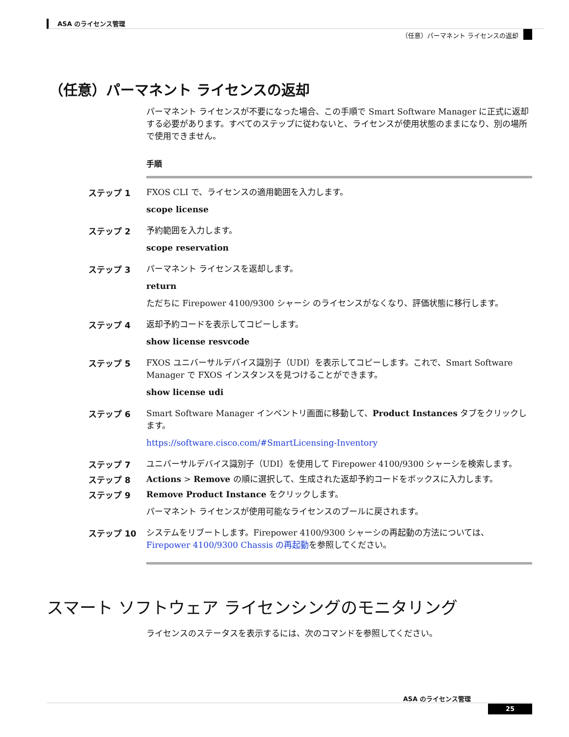ASA のライセンス管理
（任意）パーマネント ライセンスの返却
（任意）パーマネント ライセンスの返却
パーマネント ライセンスが不要になった場合、この手順で Smart Software Manager に正式に返却する必要があります。すべてのステップに従わないと、ライセンスが使用状態のままになり、別の場所で使用できません。
手順
ステップ 1 FXOS CLI で、ライセンスの適用範囲を入力します。
scope license
ステップ 2 予約範囲を入力します。
scope reservation
ステップ 3 パーマネント ライセンスを返却します。
return
ただちに Firepower 4100/9300 シャーシ のライセンスがなくなり、評価状態に移行します。
ステップ 4 返却予約コードを表示してコピーします。
show license resvcode
ステップ 5 FXOS ユニバーサルデバイス識別子（UDI）を表示してコピーします。これで、Smart Software Manager で FXOS インスタンスを見つけることができます。
show license udi
ステップ 6 Smart Software Manager インベントリ画面に移動して、Product Instances タブをクリックします。
https://software.cisco.com/#SmartLicensing-Inventory
ステップ 7 ユニバーサルデバイス識別子（UDI）を使用して Firepower 4100/9300 シャーシを検索します。
ステップ 8 Actions > Remove の順に選択して、生成された返却予約コードをボックスに入力します。
ステップ 9 Remove Product Instance をクリックします。
パーマネント ライセンスが使用可能なライセンスのプールに戻されます。
ステップ 10 システムをリブートします。Firepower 4100/9300 シャーシの再起動の方法については、Firepower 4100/9300 Chassis の再起動を参照してください。
スマート ソフトウェア ライセンシングのモニタリング
ライセンスのステータスを表示するには、次のコマンドを参照してください。
ASA のライセンス管理
25